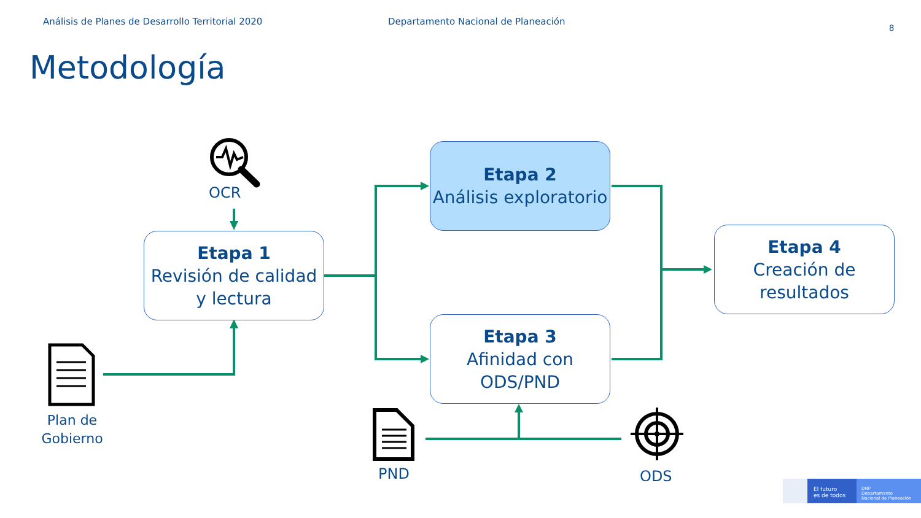Análisis de Planes de Desarrollo Territorial 2020
Departamento Nacional de Planeación
8
Metodología
OCR
Etapa 1
Revisión de calidad y lectura
Etapa 2
Análisis exploratorio
Etapa 3
Afinidad con ODS/PND
Etapa 4
Creación de resultados
Plan de Gobierno
PND ODS
El futuro
es de todos
DNP
Departamento
Nacional de Planeación